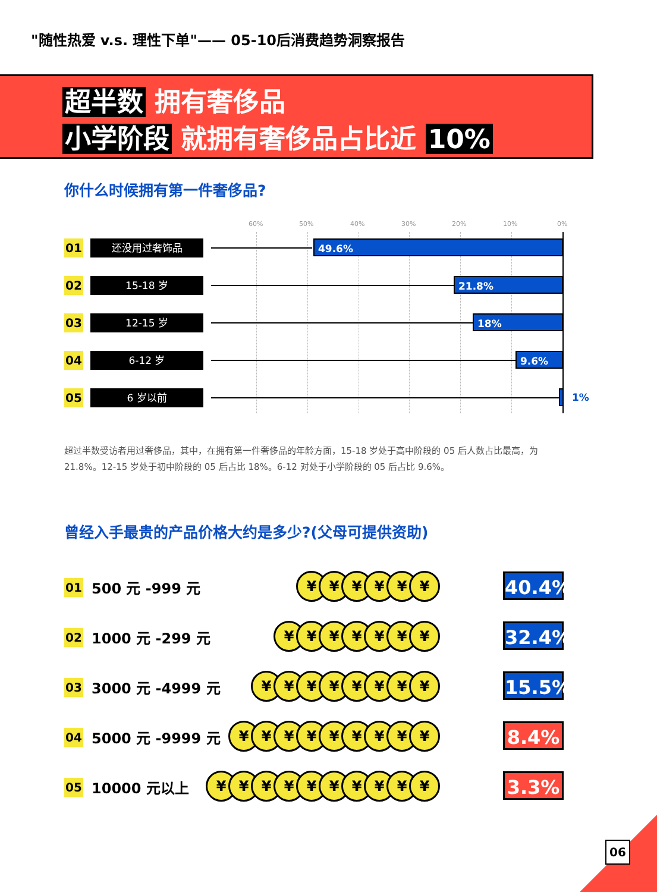"随性热爱 v.s. 理性下单"—— 05-10后消费趋势洞察报告
超半数 拥有奢侈品
小学阶段 就拥有奢侈品占比近 10%
你什么时候拥有第一件奢侈品?
60% 50% 40% 30% 20% 10% 0%
01
还没用过奢饰品
02
15-18 岁
03
12-15 岁
04
6-12 岁
05
6 岁以前
49.6%
21.8%
18%
9.6%
1%
超过半数受访者用过奢侈品，其中，在拥有第一件奢侈品的年龄方面，15-18 岁处于高中阶段的 05 后人数占比最高，为 21.8%。12-15 岁处于初中阶段的 05 后占比 18%。6-12 对处于小学阶段的 05 后占比 9.6%。
曾经入手最贵的产品价格大约是多少?(父母可提供资助)
01
500 元 -999 元
¥ ¥ ¥ ¥ ¥ ¥ 40.4%
02
1000 元 -299 元
¥ ¥ ¥ ¥ ¥ ¥ ¥ 32.4%
03
3000 元 -4999 元
¥ ¥ ¥ ¥ ¥ ¥ ¥ ¥ 15.5%
04
5000 元 -9999 元
¥ ¥ ¥ ¥ ¥ ¥ ¥ ¥ ¥ 8.4%
05
10000 元以上
¥ ¥ ¥ ¥ ¥ ¥ ¥ ¥ ¥ ¥ 3.3%
06